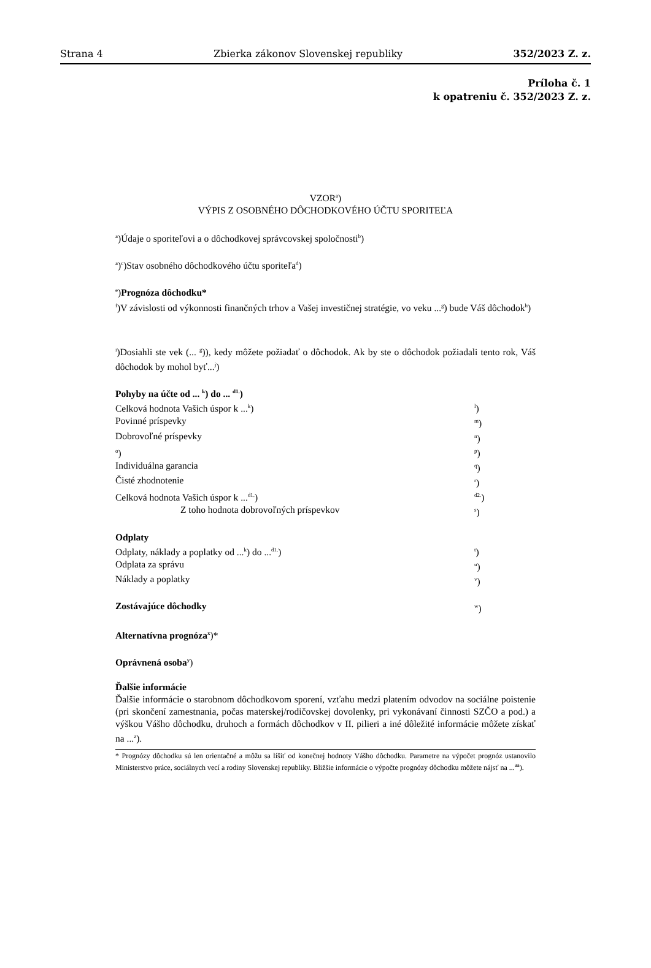Strana 4 Zbierka zákonov Slovenskej republiky 352/2023 Z. z.
Príloha č. 1
k opatreniu č. 352/2023 Z. z.
VZOR<sup>a</sup>)
VÝPIS Z OSOBNÉHO DÔCHODKOVÉHO ÚČTU SPORITEĽA
<sup>a</sup>)Údaje o sporiteľovi a o dôchodkovej správcovskej spoločnosti<sup>b</sup>)
<sup>a</sup>)<sup>c</sup>)Stav osobného dôchodkového účtu sporiteľa<sup>d</sup>)
<sup>e</sup>)Prognóza dôchodku*
<sup>f</sup>)V závislosti od výkonnosti finančných trhov a Vašej investičnej stratégie, vo veku ...<sup>g</sup>) bude Váš dôchodok<sup>h</sup>)
<sup>i</sup>)Dosiahli ste vek (... <sup>g</sup>)), kedy môžete požiadať o dôchodok. Ak by ste o dôchodok požiadali tento rok, Váš dôchodok by mohol byť...<sup>j</sup>)
Pohyby na účte od ... <sup>k</sup>) do ... <sup>d1.</sup>)
Celková hodnota Vašich úspor k ...<sup>k</sup>) <sup>l</sup>)
Povinné príspevky <sup>m</sup>)
Dobrovoľné príspevky <sup>n</sup>)
<sup>o</sup>) <sup>p</sup>)
Individuálna garancia <sup>q</sup>)
Čisté zhodnotenie <sup>r</sup>)
Celková hodnota Vašich úspor k ...<sup>d1.</sup>) <sup>d2.</sup>)
Z toho hodnota dobrovoľných príspevkov <sup>s</sup>)
Odplaty
Odplaty, náklady a poplatky od ...<sup>k</sup>) do ...<sup>d1.</sup>) <sup>t</sup>)
Odplata za správu <sup>u</sup>)
Náklady a poplatky <sup>v</sup>)
Zostávajúce dôchodky <sup>w</sup>)
Alternatívna prognóza<sup>x</sup>)*
Oprávnená osoba<sup>y</sup>)
Ďalšie informácie
Ďalšie informácie o starobnom dôchodkovom sporení, vzťahu medzi platením odvodov na sociálne poistenie (pri skončení zamestnania, počas materskej/rodičovskej dovolenky, pri vykonávaní činnosti SZČO a pod.) a výškou Vášho dôchodku, druhoch a formách dôchodkov v II. pilieri a iné dôležité informácie môžete získať na ...<sup>z</sup>).
* Prognózy dôchodku sú len orientačné a môžu sa líšiť od konečnej hodnoty Vášho dôchodku. Parametre na výpočet prognóz ustanovilo Ministerstvo práce, sociálnych vecí a rodiny Slovenskej republiky. Bližšie informácie o výpočte prognózy dôchodku môžete nájsť na ...<sup>aa</sup>).